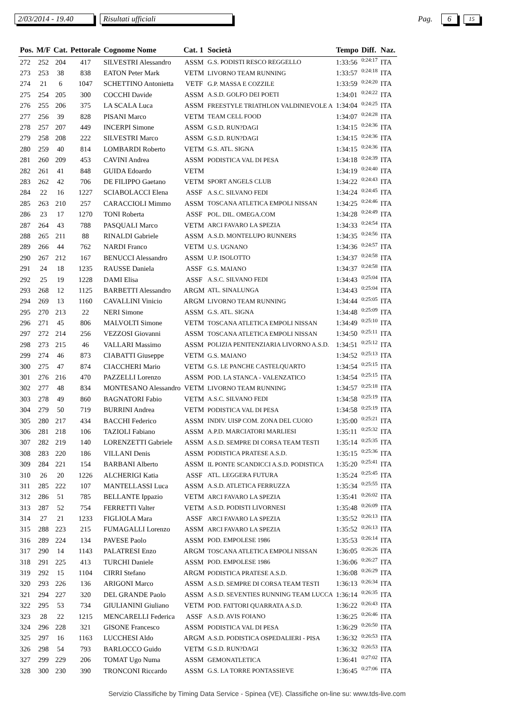2/03/2014 - 19.40 Risultati ufficiali Pag. 6 15
| Pos. | M/F | Cat. | Pettorale | Cognome Nome | Cat. 1 | Società | Tempo | Diff. | Naz. |
| --- | --- | --- | --- | --- | --- | --- | --- | --- | --- |
| 272 | 252 | 204 | 417 | SILVESTRI Alessandro | ASSM | G.S. PODISTI RESCO REGGELLO | 1:33:56 | 0:24:17 | ITA |
| 273 | 253 | 38 | 838 | EATON Peter Mark | VETM | LIVORNO TEAM RUNNING | 1:33:57 | 0:24:18 | ITA |
| 274 | 21 | 6 | 1047 | SCHETTINO Antonietta | VETF | G.P. MASSA E COZZILE | 1:33:59 | 0:24:20 | ITA |
| 275 | 254 | 205 | 300 | COCCHI Davide | ASSM | A.S.D. GOLFO DEI POETI | 1:34:01 | 0:24:22 | ITA |
| 276 | 255 | 206 | 375 | LA SCALA Luca | ASSM | FREESTYLE TRIATHLON VALDINIEVOLE A | 1:34:04 | 0:24:25 | ITA |
| 277 | 256 | 39 | 828 | PISANI Marco | VETM | TEAM CELL FOOD | 1:34:07 | 0:24:28 | ITA |
| 278 | 257 | 207 | 449 | INCERPI Simone | ASSM | G.S.D. RUN?DAGI | 1:34:15 | 0:24:36 | ITA |
| 279 | 258 | 208 | 222 | SILVESTRI Marco | ASSM | G.S.D. RUN?DAGI | 1:34:15 | 0:24:36 | ITA |
| 280 | 259 | 40 | 814 | LOMBARDI Roberto | VETM | G.S. ATL. SIGNA | 1:34:15 | 0:24:36 | ITA |
| 281 | 260 | 209 | 453 | CAVINI Andrea | ASSM | PODISTICA VAL DI PESA | 1:34:18 | 0:24:39 | ITA |
| 282 | 261 | 41 | 848 | GUIDA Edoardo | VETM | | 1:34:19 | 0:24:40 | ITA |
| 283 | 262 | 42 | 706 | DE FILIPPO Gaetano | VETM | SPORT ANGELS CLUB | 1:34:22 | 0:24:43 | ITA |
| 284 | 22 | 16 | 1227 | SCIABOLACCI Elena | ASSF | A.S.C. SILVANO FEDI | 1:34:24 | 0:24:45 | ITA |
| 285 | 263 | 210 | 257 | CARACCIOLI Mimmo | ASSM | TOSCANA ATLETICA EMPOLI NISSAN | 1:34:25 | 0:24:46 | ITA |
| 286 | 23 | 17 | 1270 | TONI Roberta | ASSF | POL. DIL. OMEGA.COM | 1:34:28 | 0:24:49 | ITA |
| 287 | 264 | 43 | 788 | PASQUALI Marco | VETM | ARCI FAVARO LA SPEZIA | 1:34:33 | 0:24:54 | ITA |
| 288 | 265 | 211 | 88 | RINALDI Gabriele | ASSM | A.S.D. MONTELUPO RUNNERS | 1:34:35 | 0:24:56 | ITA |
| 289 | 266 | 44 | 762 | NARDI Franco | VETM | U.S. UGNANO | 1:34:36 | 0:24:57 | ITA |
| 290 | 267 | 212 | 167 | BENUCCI Alessandro | ASSM | U.P. ISOLOTTO | 1:34:37 | 0:24:58 | ITA |
| 291 | 24 | 18 | 1235 | RAUSSE Daniela | ASSF | G.S. MAIANO | 1:34:37 | 0:24:58 | ITA |
| 292 | 25 | 19 | 1228 | DAMI Elisa | ASSF | A.S.C. SILVANO FEDI | 1:34:43 | 0:25:04 | ITA |
| 293 | 268 | 12 | 1125 | BARBETTI Alessandro | ARGM | ATL. SINALUNGA | 1:34:43 | 0:25:04 | ITA |
| 294 | 269 | 13 | 1160 | CAVALLINI Vinicio | ARGM | LIVORNO TEAM RUNNING | 1:34:44 | 0:25:05 | ITA |
| 295 | 270 | 213 | 22 | NERI Simone | ASSM | G.S. ATL. SIGNA | 1:34:48 | 0:25:09 | ITA |
| 296 | 271 | 45 | 806 | MALVOLTI Simone | VETM | TOSCANA ATLETICA EMPOLI NISSAN | 1:34:49 | 0:25:10 | ITA |
| 297 | 272 | 214 | 256 | VEZZOSI Giovanni | ASSM | TOSCANA ATLETICA EMPOLI NISSAN | 1:34:50 | 0:25:11 | ITA |
| 298 | 273 | 215 | 46 | VALLARI Massimo | ASSM | POLIZIA PENITENZIARIA LIVORNO A.S.D. | 1:34:51 | 0:25:12 | ITA |
| 299 | 274 | 46 | 873 | CIABATTI Giuseppe | VETM | G.S. MAIANO | 1:34:52 | 0:25:13 | ITA |
| 300 | 275 | 47 | 874 | CIACCHERI Mario | VETM | G.S. LE PANCHE CASTELQUARTO | 1:34:54 | 0:25:15 | ITA |
| 301 | 276 | 216 | 470 | PAZZELLI Lorenzo | ASSM | POD. LA STANCA - VALENZATICO | 1:34:54 | 0:25:15 | ITA |
| 302 | 277 | 48 | 834 | MONTESANO Alessandro | VETM | LIVORNO TEAM RUNNING | 1:34:57 | 0:25:18 | ITA |
| 303 | 278 | 49 | 860 | BAGNATORI Fabio | VETM | A.S.C. SILVANO FEDI | 1:34:58 | 0:25:19 | ITA |
| 304 | 279 | 50 | 719 | BURRINI Andrea | VETM | PODISTICA VAL DI PESA | 1:34:58 | 0:25:19 | ITA |
| 305 | 280 | 217 | 434 | BACCHI Federico | ASSM | INDIV. UISP COM. ZONA DEL CUOIO | 1:35:00 | 0:25:21 | ITA |
| 306 | 281 | 218 | 106 | TAZIOLI Fabiano | ASSM | A.P.D. MARCIATORI MARLIESI | 1:35:11 | 0:25:32 | ITA |
| 307 | 282 | 219 | 140 | LORENZETTI Gabriele | ASSM | A.S.D. SEMPRE DI CORSA TEAM TESTI | 1:35:14 | 0:25:35 | ITA |
| 308 | 283 | 220 | 186 | VILLANI Denis | ASSM | PODISTICA PRATESE A.S.D. | 1:35:15 | 0:25:36 | ITA |
| 309 | 284 | 221 | 154 | BARBANI Alberto | ASSM | IL PONTE SCANDICCI A.S.D. PODISTICA | 1:35:20 | 0:25:41 | ITA |
| 310 | 26 | 20 | 1226 | ALCHERIGI Katia | ASSF | ATL. LEGGERA FUTURA | 1:35:24 | 0:25:45 | ITA |
| 311 | 285 | 222 | 107 | MANTELLASSI Luca | ASSM | A.S.D. ATLETICA FERRUZZA | 1:35:34 | 0:25:55 | ITA |
| 312 | 286 | 51 | 785 | BELLANTE Ippazio | VETM | ARCI FAVARO LA SPEZIA | 1:35:41 | 0:26:02 | ITA |
| 313 | 287 | 52 | 754 | FERRETTI Valter | VETM | A.S.D. PODISTI LIVORNESI | 1:35:48 | 0:26:09 | ITA |
| 314 | 27 | 21 | 1233 | FIGLIOLA Mara | ASSF | ARCI FAVARO LA SPEZIA | 1:35:52 | 0:26:13 | ITA |
| 315 | 288 | 223 | 215 | FUMAGALLI Lorenzo | ASSM | ARCI FAVARO LA SPEZIA | 1:35:52 | 0:26:13 | ITA |
| 316 | 289 | 224 | 134 | PAVESE Paolo | ASSM | POD. EMPOLESE 1986 | 1:35:53 | 0:26:14 | ITA |
| 317 | 290 | 14 | 1143 | PALATRESI Enzo | ARGM | TOSCANA ATLETICA EMPOLI NISSAN | 1:36:05 | 0:26:26 | ITA |
| 318 | 291 | 225 | 413 | TURCHI Daniele | ASSM | POD. EMPOLESE 1986 | 1:36:06 | 0:26:27 | ITA |
| 319 | 292 | 15 | 1104 | CIRRI Stefano | ARGM | PODISTICA PRATESE A.S.D. | 1:36:08 | 0:26:29 | ITA |
| 320 | 293 | 226 | 136 | ARIGONI Marco | ASSM | A.S.D. SEMPRE DI CORSA TEAM TESTI | 1:36:13 | 0:26:34 | ITA |
| 321 | 294 | 227 | 320 | DEL GRANDE Paolo | ASSM | A.S.D. SEVENTIES RUNNING TEAM LUCCA | 1:36:14 | 0:26:35 | ITA |
| 322 | 295 | 53 | 734 | GIULIANINI Giuliano | VETM | POD. FATTORI QUARRATA A.S.D. | 1:36:22 | 0:26:43 | ITA |
| 323 | 28 | 22 | 1215 | MENCARELLI Federica | ASSF | A.S.D. AVIS FOIANO | 1:36:25 | 0:26:46 | ITA |
| 324 | 296 | 228 | 321 | GISONE Francesco | ASSM | PODISTICA VAL DI PESA | 1:36:29 | 0:26:50 | ITA |
| 325 | 297 | 16 | 1163 | LUCCHESI Aldo | ARGM | A.S.D. PODISTICA OSPEDALIERI - PISA | 1:36:32 | 0:26:53 | ITA |
| 326 | 298 | 54 | 793 | BARLOCCO Guido | VETM | G.S.D. RUN?DAGI | 1:36:32 | 0:26:53 | ITA |
| 327 | 299 | 229 | 206 | TOMAT Ugo Numa | ASSM | GEMONATLETICA | 1:36:41 | 0:27:02 | ITA |
| 328 | 300 | 230 | 390 | TRONCONI Riccardo | ASSM | G.S. LA TORRE PONTASSIEVE | 1:36:45 | 0:27:06 | ITA |
Servizio Classifiche by Timing Data Service - Spinea (VE). Classifiche on-line su: www.tds-live.com